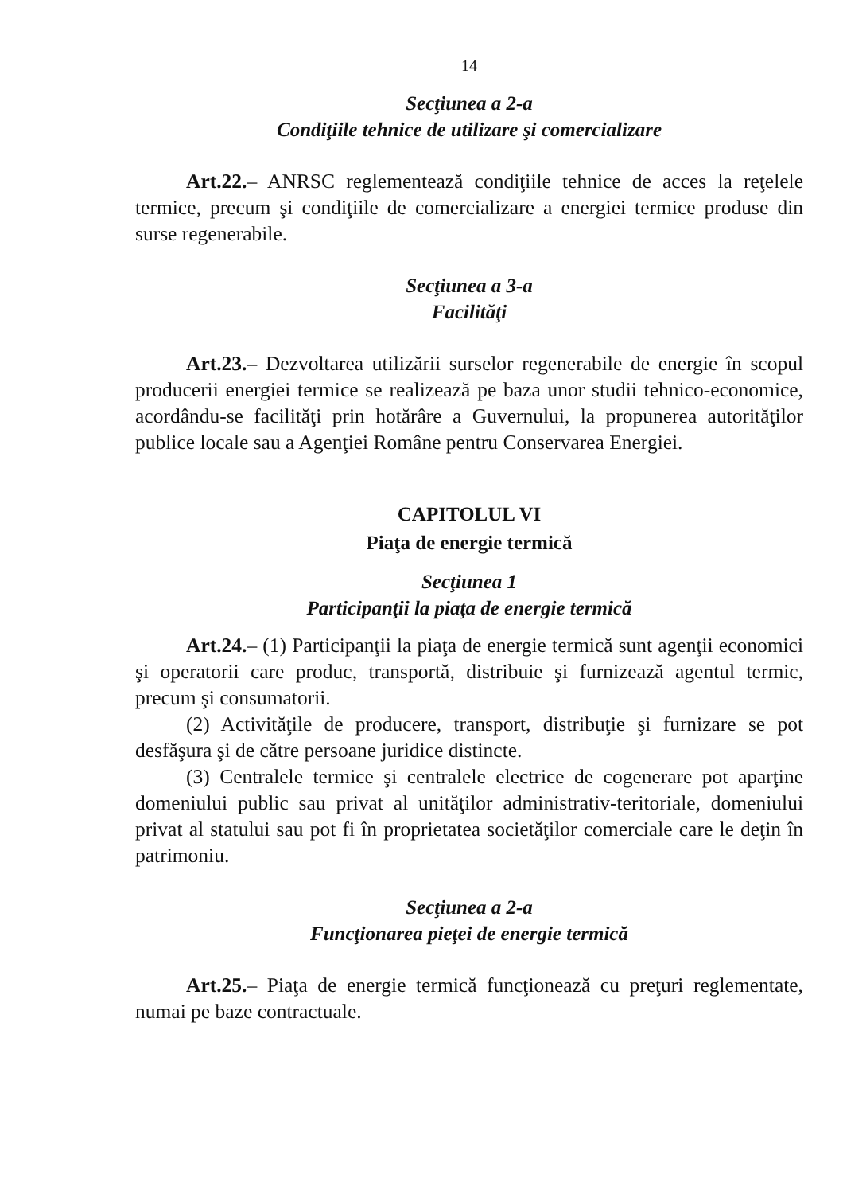14
Secţiunea a 2-a
Condiţiile tehnice de utilizare şi comercializare
Art.22.– ANRSC reglementează condiţiile tehnice de acces la reţelele termice, precum şi condiţiile de comercializare a energiei termice produse din surse regenerabile.
Secţiunea a 3-a
Facilităţi
Art.23.– Dezvoltarea utilizării surselor regenerabile de energie în scopul producerii energiei termice se realizează pe baza unor studii tehnico-economice, acordându-se facilităţi prin hotărâre a Guvernului, la propunerea autorităţilor publice locale sau a Agenţiei Române pentru Conservarea Energiei.
CAPITOLUL VI
Piaţa de energie termică
Secţiunea 1
Participanţii la piaţa de energie termică
Art.24.– (1) Participanţii la piaţa de energie termică sunt agenţii economici şi operatorii care produc, transportă, distribuie şi furnizează agentul termic, precum şi consumatorii.
(2) Activităţile de producere, transport, distribuţie şi furnizare se pot desfăşura şi de către persoane juridice distincte.
(3) Centralele termice şi centralele electrice de cogenerare pot aparţine domeniului public sau privat al unităţilor administrativ-teritoriale, domeniului privat al statului sau pot fi în proprietatea societăţilor comerciale care le deţin în patrimoniu.
Secţiunea a 2-a
Funcţionarea pieţei de energie termică
Art.25.– Piaţa de energie termică funcţionează cu preţuri reglementate, numai pe baze contractuale.